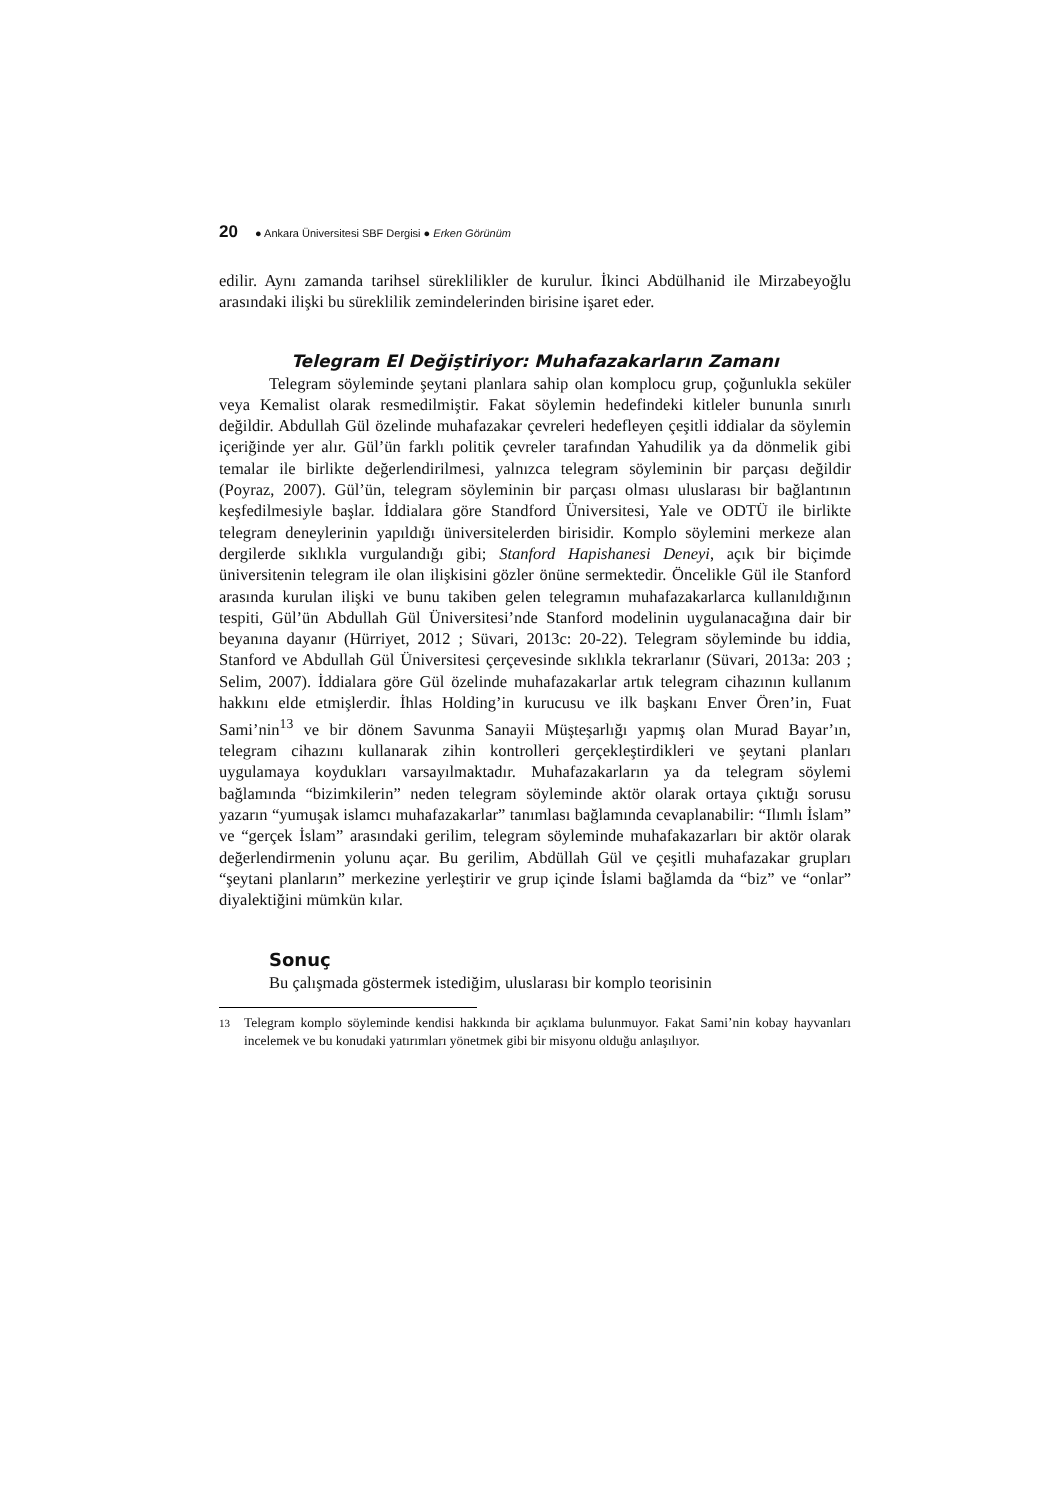20 ● Ankara Üniversitesi SBF Dergisi ● Erken Görünüm
edilir. Aynı zamanda tarihsel süreklilikler de kurulur. İkinci Abdülhanid ile Mirzabeyoğlu arasındaki ilişki bu süreklilik zemindelerinden birisine işaret eder.
Telegram El Değiştiriyor: Muhafazakarların Zamanı
Telegram söyleminde şeytani planlara sahip olan komplocu grup, çoğunlukla seküler veya Kemalist olarak resmedilmiştir. Fakat söylemin hedefindeki kitleler bununla sınırlı değildir. Abdullah Gül özelinde muhafazakar çevreleri hedefleyen çeşitli iddialar da söylemin içeriğinde yer alır. Gül’ün farklı politik çevreler tarafından Yahudilik ya da dönmelik gibi temalar ile birlikte değerlendirilmesi, yalnızca telegram söyleminin bir parçası değildir (Poyraz, 2007). Gül’ün, telegram söyleminin bir parçası olması uluslarası bir bağlantının keşfedilmesiyle başlar. İddialara göre Standford Üniversitesi, Yale ve ODTÜ ile birlikte telegram deneylerinin yapıldığı üniversitelerden birisidir. Komplo söylemini merkeze alan dergilerde sıklıkla vurgulandığı gibi; Stanford Hapishanesi Deneyi, açık bir biçimde üniversitenin telegram ile olan ilişkisini gözler önüne sermektedir. Öncelikle Gül ile Stanford arasında kurulan ilişki ve bunu takiben gelen telegramın muhafazakarlarca kullanıldığının tespiti, Gül’ün Abdullah Gül Üniversitesi’nde Stanford modelinin uygulanacağına dair bir beyanına dayanır (Hürriyet, 2012 ; Süvari, 2013c: 20-22). Telegram söyleminde bu iddia, Stanford ve Abdullah Gül Üniversitesi çerçevesinde sıklıkla tekrarlanır (Süvari, 2013a: 203 ; Selim, 2007). İddialara göre Gül özelinde muhafazakarlar artık telegram cihazının kullanım hakkını elde etmişlerdir. İhlas Holding’in kurucusu ve ilk başkanı Enver Ören’in, Fuat Sami’nin<sup>13</sup> ve bir dönem Savunma Sanayii Müşteşarlığı yapmış olan Murad Bayar’ın, telegram cihazını kullanarak zihin kontrolleri gerçekleştirdikleri ve şeytani planları uygulamaya koydukları varsayılmaktadır. Muhafazakarların ya da telegram söylemi bağlamında “bizimkilerin” neden telegram söyleminde aktör olarak ortaya çıktığı sorusu yazarın “yumuşak islamcı muhafazakarlar” tanımlası bağlamında cevaplanabilir: “Ilımlı İslam” ve “gerçek İslam” arasındaki gerilim, telegram söyleminde muhafakazarları bir aktör olarak değerlendirmenin yolunu açar. Bu gerilim, Abdüllah Gül ve çeşitli muhafazakar grupları “şeytani planların” merkezine yerleştirir ve grup içinde İslami bağlamda da “biz” ve “onlar” diyalektiğini mümkün kılar.
Sonuç
Bu çalışmada göstermek istediğim, uluslarası bir komplo teorisinin
13 Telegram komplo söyleminde kendisi hakkında bir açıklama bulunmuyor. Fakat Sami’nin kobay hayvanları incelemek ve bu konudaki yatırımları yönetmek gibi bir misyonu olduğu anlaşılıyor.